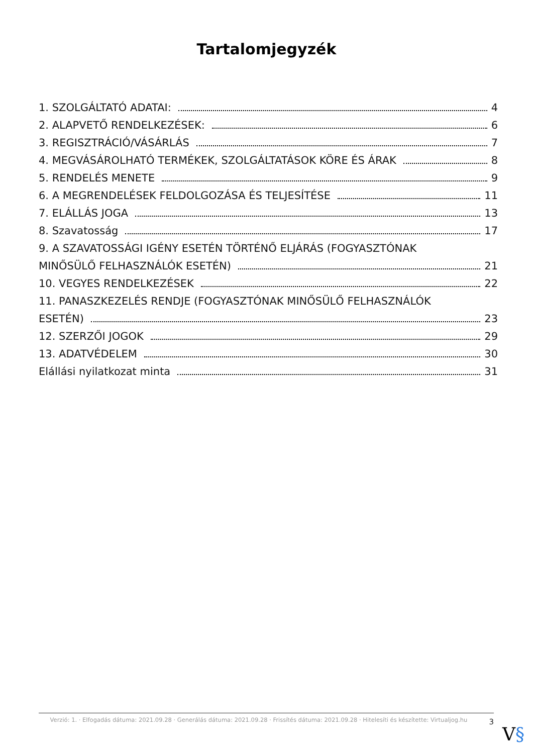Tartalomjegyzék
1. SZOLGÁLTATÓ ADATAI: 4
2. ALAPVETŐ RENDELKEZÉSEK: 6
3. REGISZTRÁCIÓ/VÁSÁRLÁS 7
4. MEGVÁSÁROLHATÓ TERMÉKEK, SZOLGÁLTATÁSOK KÖRE ÉS ÁRAK 8
5. RENDELÉS MENETE 9
6. A MEGRENDELÉSEK FELDOLGOZÁSA ÉS TELJESÍTÉSE 11
7. ELÁLLÁS JOGA 13
8. Szavatosság 17
9. A SZAVATOSSÁGI IGÉNY ESETÉN TÖRTÉNŐ ELJÁRÁS (FOGYASZTÓNAK
MINŐSÜLŐ FELHASZNÁLÓK ESETÉN) 21
10. VEGYES RENDELKEZÉSEK 22
11. PANASZKEZELÉS RENDJE (FOGYASZTÓNAK MINŐSÜLŐ FELHASZNÁLÓK
ESETÉN) 23
12. SZERZŐI JOGOK 29
13. ADATVÉDELEM 30
Elállási nyilatkozat minta 31
Verzió: 1. · Elfogadás dátuma: 2021.09.28 · Generálás dátuma: 2021.09.28 · Frissítés dátuma: 2021.09.28 · Hitelesíti és készítette: Virtualjog.hu
3
V§